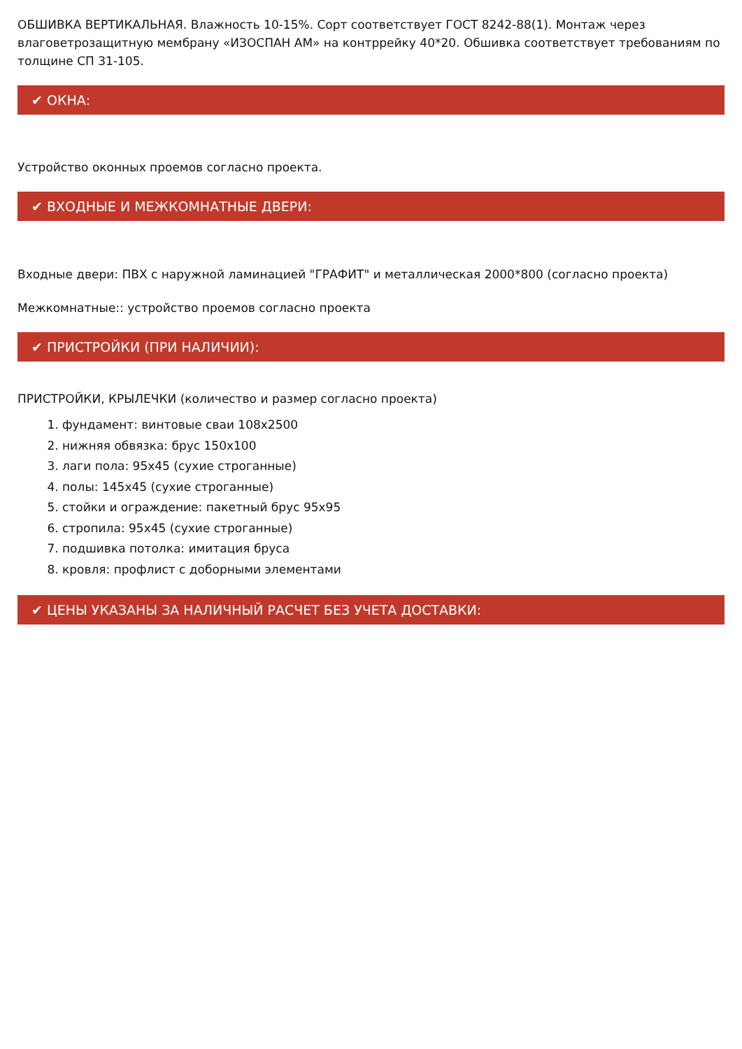ОБШИВКА ВЕРТИКАЛЬНАЯ. Влажность 10-15%. Сорт соответствует ГОСТ 8242-88(1). Монтаж через влаговетрозащитную мембрану «ИЗОСПАН АМ» на контррейку 40*20. Обшивка соответствует требованиям по толщине СП 31-105.
✔ ОКНА:
Устройство оконных проемов согласно проекта.
✔ ВХОДНЫЕ И МЕЖКОМНАТНЫЕ ДВЕРИ:
Входные двери: ПВХ с наружной ламинацией "ГРАФИТ" и металлическая 2000*800 (согласно проекта)
Межкомнатные:: устройство проемов согласно проекта
✔ ПРИСТРОЙКИ (ПРИ НАЛИЧИИ):
ПРИСТРОЙКИ, КРЫЛЕЧКИ (количество и размер согласно проекта)
1. фундамент: винтовые сваи 108х2500
2. нижняя обвязка: брус 150х100
3. лаги пола: 95х45 (сухие строганные)
4. полы: 145х45 (сухие строганные)
5. стойки и ограждение: пакетный брус 95х95
6. стропила: 95х45 (сухие строганные)
7. подшивка потолка: имитация бруса
8. кровля: профлист с доборными элементами
✔ ЦЕНЫ УКАЗАНЫ ЗА НАЛИЧНЫЙ РАСЧЕТ БЕЗ УЧЕТА ДОСТАВКИ: